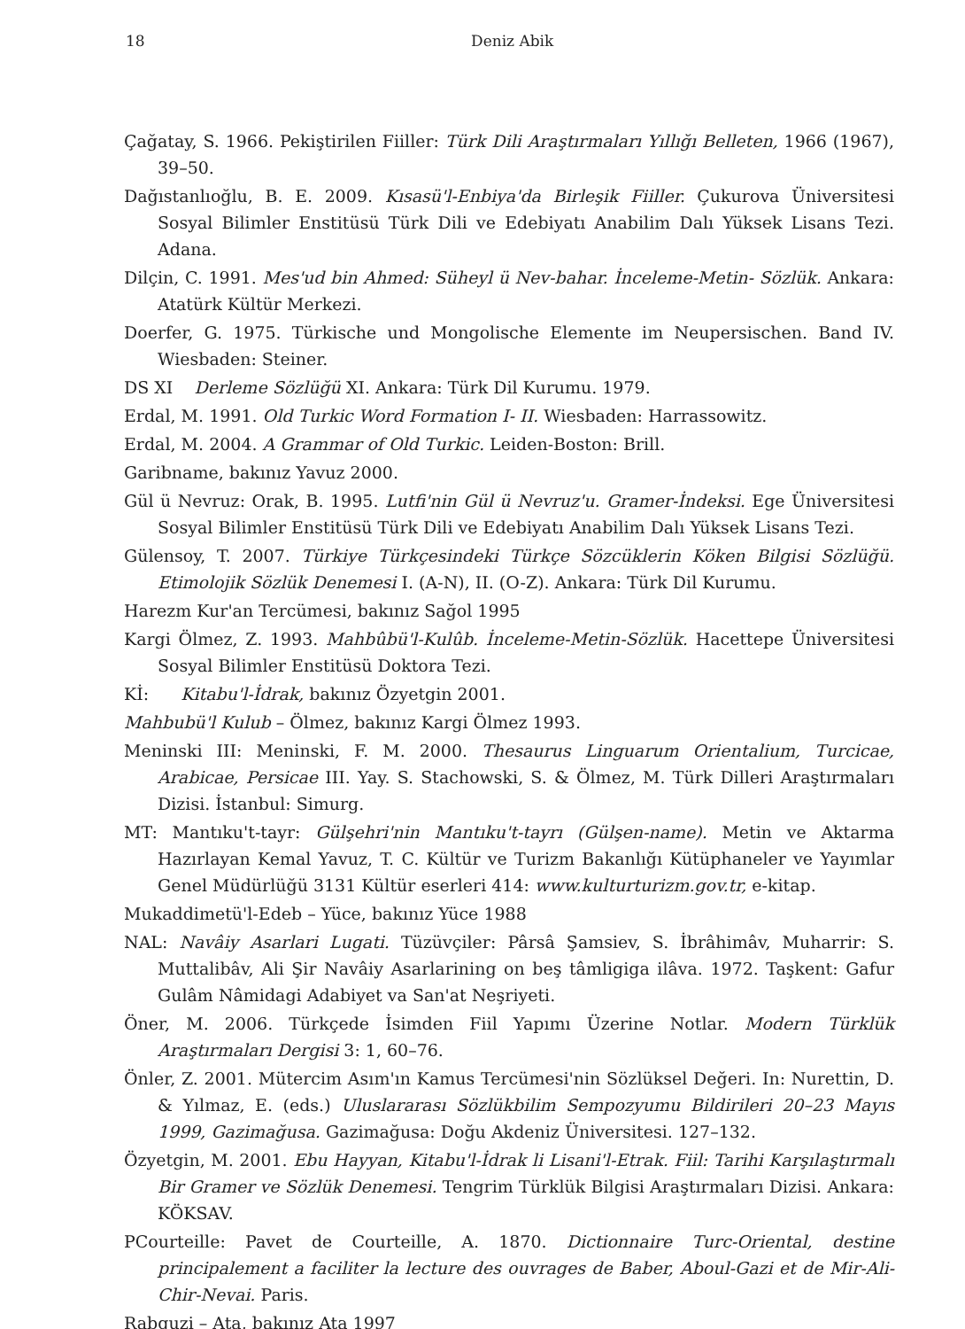18 Deniz Abik
Çağatay, S. 1966. Pekiştirilen Fiiller: Türk Dili Araştırmaları Yıllığı Belleten, 1966 (1967), 39–50.
Dağıstanlıoğlu, B. E. 2009. Kısasü'l-Enbiya'da Birleşik Fiiller. Çukurova Üniversitesi Sosyal Bilimler Enstitüsü Türk Dili ve Edebiyatı Anabilim Dalı Yüksek Lisans Tezi. Adana.
Dilçin, C. 1991. Mes'ud bin Ahmed: Süheyl ü Nev-bahar. İnceleme-Metin- Sözlük. Ankara: Atatürk Kültür Merkezi.
Doerfer, G. 1975. Türkische und Mongolische Elemente im Neupersischen. Band IV. Wiesbaden: Steiner.
DS XI Derleme Sözlüğü XI. Ankara: Türk Dil Kurumu. 1979.
Erdal, M. 1991. Old Turkic Word Formation I- II. Wiesbaden: Harrassowitz.
Erdal, M. 2004. A Grammar of Old Turkic. Leiden-Boston: Brill.
Garibname, bakınız Yavuz 2000.
Gül ü Nevruz: Orak, B. 1995. Lutfi'nin Gül ü Nevruz'u. Gramer-İndeksi. Ege Üniversitesi Sosyal Bilimler Enstitüsü Türk Dili ve Edebiyatı Anabilim Dalı Yüksek Lisans Tezi.
Gülensoy, T. 2007. Türkiye Türkçesindeki Türkçe Sözcüklerin Köken Bilgisi Sözlüğü. Etimolojik Sözlük Denemesi I. (A-N), II. (O-Z). Ankara: Türk Dil Kurumu.
Harezm Kur'an Tercümesi, bakınız Sağol 1995
Kargi Ölmez, Z. 1993. Mahbûbü'l-Kulûb. İnceleme-Metin-Sözlük. Hacettepe Üniversitesi Sosyal Bilimler Enstitüsü Doktora Tezi.
Kİ: Kitabu'l-İdrak, bakınız Özyetgin 2001.
Mahbubü'l Kulub – Ölmez, bakınız Kargi Ölmez 1993.
Meninski III: Meninski, F. M. 2000. Thesaurus Linguarum Orientalium, Turcicae, Arabicae, Persicae III. Yay. S. Stachowski, S. & Ölmez, M. Türk Dilleri Araştırmaları Dizisi. İstanbul: Simurg.
MT: Mantıku't-tayr: Gülşehri'nin Mantıku't-tayrı (Gülşen-name). Metin ve Aktarma Hazırlayan Kemal Yavuz, T. C. Kültür ve Turizm Bakanlığı Kütüphaneler ve Yayımlar Genel Müdürlüğü 3131 Kültür eserleri 414: www.kulturturizm.gov.tr, e-kitap.
Mukaddimetü'l-Edeb – Yüce, bakınız Yüce 1988
NAL: Navâiy Asarlari Lugati. Tüzüvçiler: Pârsâ Şamsiev, S. İbrâhimâv, Muharrir: S. Muttalibâv, Ali Şir Navâiy Asarlarining on beş tâmligiga ilâva. 1972. Taşkent: Gafur Gulâm Nâmidagi Adabiyet va San'at Neşriyeti.
Öner, M. 2006. Türkçede İsimden Fiil Yapımı Üzerine Notlar. Modern Türklük Araştırmaları Dergisi 3: 1, 60–76.
Önler, Z. 2001. Mütercim Asım'ın Kamus Tercümesi'nin Sözlüksel Değeri. In: Nurettin, D. & Yılmaz, E. (eds.) Uluslararası Sözlükbilim Sempozyumu Bildirileri 20–23 Mayıs 1999, Gazimağusa. Gazimağusa: Doğu Akdeniz Üniversitesi. 127–132.
Özyetgin, M. 2001. Ebu Hayyan, Kitabu'l-İdrak li Lisani'l-Etrak. Fiil: Tarihi Karşılaştırmalı Bir Gramer ve Sözlük Denemesi. Tengrim Türklük Bilgisi Araştırmaları Dizisi. Ankara: KÖKSAV.
PCourteille: Pavet de Courteille, A. 1870. Dictionnaire Turc-Oriental, destine principalement a faciliter la lecture des ouvrages de Baber, Aboul-Gazi et de Mir-Ali-Chir-Nevai. Paris.
Rabguzi – Ata, bakınız Ata 1997